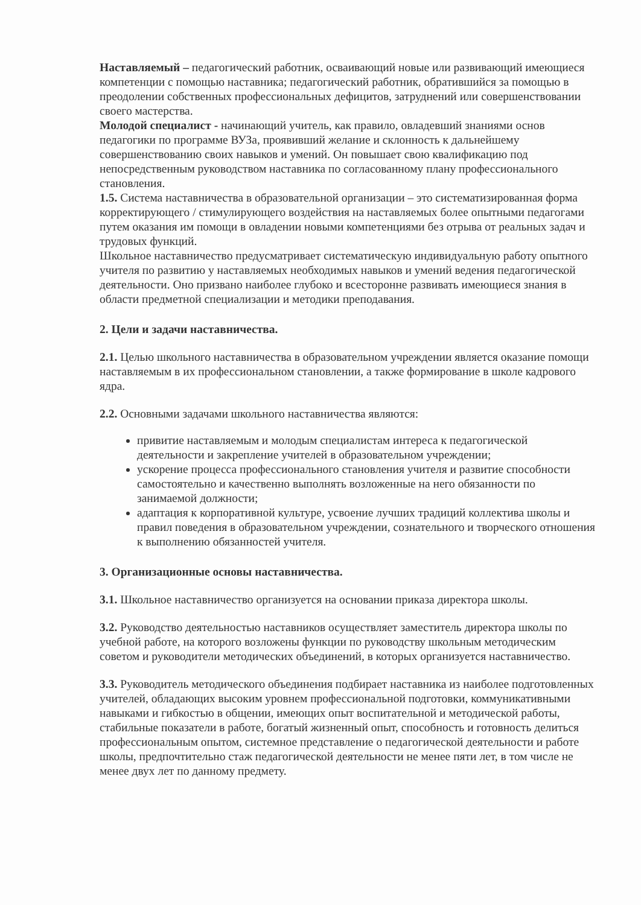Наставляемый – педагогический работник, осваивающий новые или развивающий имеющиеся компетенции с помощью наставника; педагогический работник, обратившийся за помощью в преодолении собственных профессиональных дефицитов, затруднений или совершенствовании своего мастерства.
Молодой специалист - начинающий учитель, как правило, овладевший знаниями основ педагогики по программе ВУЗа, проявивший желание и склонность к дальнейшему совершенствованию своих навыков и умений. Он повышает свою квалификацию под непосредственным руководством наставника по согласованному плану профессионального становления.
1.5. Система наставничества в образовательной организации – это систематизированная форма корректирующего / стимулирующего воздействия на наставляемых более опытными педагогами путем оказания им помощи в овладении новыми компетенциями без отрыва от реальных задач и трудовых функций.
Школьное наставничество предусматривает систематическую индивидуальную работу опытного учителя по развитию у наставляемых необходимых навыков и умений ведения педагогической деятельности. Оно призвано наиболее глубоко и всесторонне развивать имеющиеся знания в области предметной специализации и методики преподавания.
2. Цели и задачи наставничества.
2.1. Целью школьного наставничества в образовательном учреждении является оказание помощи наставляемым в их профессиональном становлении, а также формирование в школе кадрового ядра.
2.2. Основными задачами школьного наставничества являются:
привитие наставляемым и молодым специалистам интереса к педагогической деятельности и закрепление учителей в образовательном учреждении;
ускорение процесса профессионального становления учителя и развитие способности самостоятельно и качественно выполнять возложенные на него обязанности по занимаемой должности;
адаптация к корпоративной культуре, усвоение лучших традиций коллектива школы и правил поведения в образовательном учреждении, сознательного и творческого отношения к выполнению обязанностей учителя.
3. Организационные основы наставничества.
3.1. Школьное наставничество организуется на основании приказа директора школы.
3.2. Руководство деятельностью наставников осуществляет заместитель директора школы по учебной работе, на которого возложены функции по руководству школьным методическим советом и руководители методических объединений, в которых организуется наставничество.
3.3. Руководитель методического объединения подбирает наставника из наиболее подготовленных учителей, обладающих высоким уровнем профессиональной подготовки, коммуникативными навыками и гибкостью в общении, имеющих опыт воспитательной и методической работы, стабильные показатели в работе, богатый жизненный опыт, способность и готовность делиться профессиональным опытом, системное представление о педагогической деятельности и работе школы, предпочтительно стаж педагогической деятельности не менее пяти лет, в том числе не менее двух лет по данному предмету.